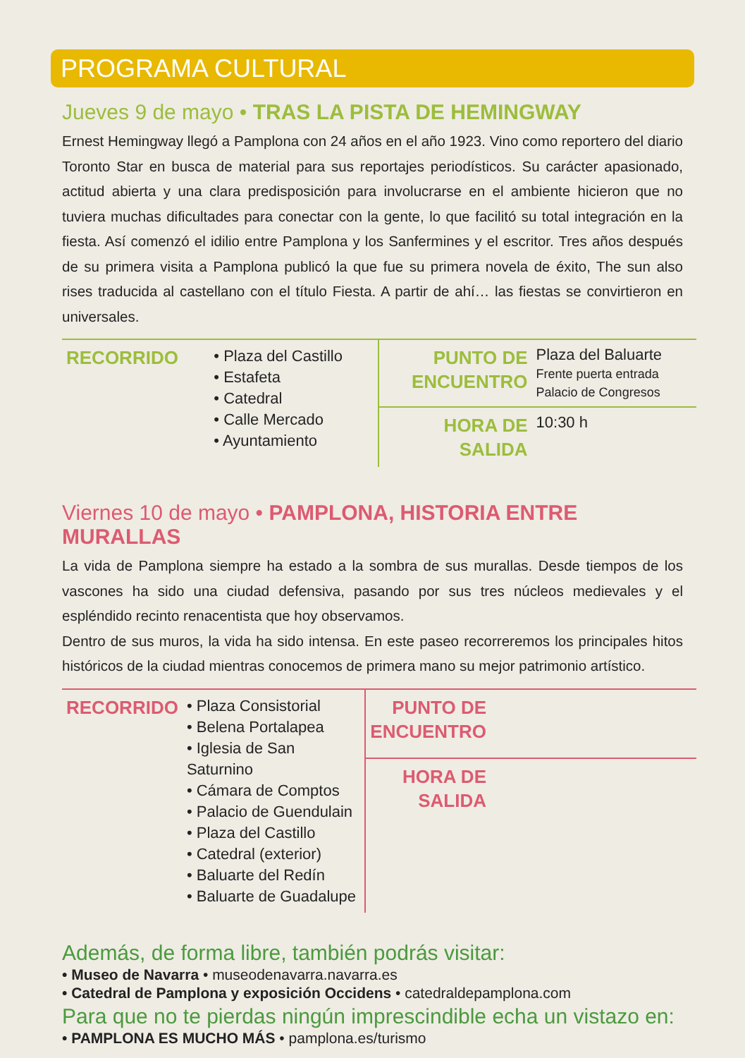PROGRAMA CULTURAL
Jueves 9 de mayo • TRAS LA PISTA DE HEMINGWAY
Ernest Hemingway llegó a Pamplona con 24 años en el año 1923. Vino como reportero del diario Toronto Star en busca de material para sus reportajes periodísticos. Su carácter apasionado, actitud abierta y una clara predisposición para involucrarse en el ambiente hicieron que no tuviera muchas dificultades para conectar con la gente, lo que facilitó su total integración en la fiesta. Así comenzó el idilio entre Pamplona y los Sanfermines y el escritor. Tres años después de su primera visita a Pamplona publicó la que fue su primera novela de éxito, The sun also rises traducida al castellano con el título Fiesta. A partir de ahí… las fiestas se convirtieron en universales.
| RECORRIDO | • Plaza del Castillo • Estafeta • Catedral • Calle Mercado • Ayuntamiento | PUNTO DE ENCUENTRO | Plaza del Baluarte Frente puerta entrada Palacio de Congresos |
| | | HORA DE SALIDA | 10:30 h |
Viernes 10 de mayo • PAMPLONA, HISTORIA ENTRE MURALLAS
La vida de Pamplona siempre ha estado a la sombra de sus murallas. Desde tiempos de los vascones ha sido una ciudad defensiva, pasando por sus tres núcleos medievales y el espléndido recinto renacentista que hoy observamos.
Dentro de sus muros, la vida ha sido intensa. En este paseo recorreremos los principales hitos históricos de la ciudad mientras conocemos de primera mano su mejor patrimonio artístico.
| RECORRIDO | • Plaza Consistorial • Belena Portalapea • Iglesia de San Saturnino • Cámara de Comptos • Palacio de Guendulain • Plaza del Castillo • Catedral (exterior) • Baluarte del Redín • Baluarte de Guadalupe | PUNTO DE ENCUENTRO | |
| | | HORA DE SALIDA | |
Además, de forma libre, también podrás visitar:
• Museo de Navarra • museodenavarra.navarra.es
• Catedral de Pamplona y exposición Occidens • catedraldepamplona.com
Para que no te pierdas ningún imprescindible echa un vistazo en:
• PAMPLONA ES MUCHO MÁS • pamplona.es/turismo